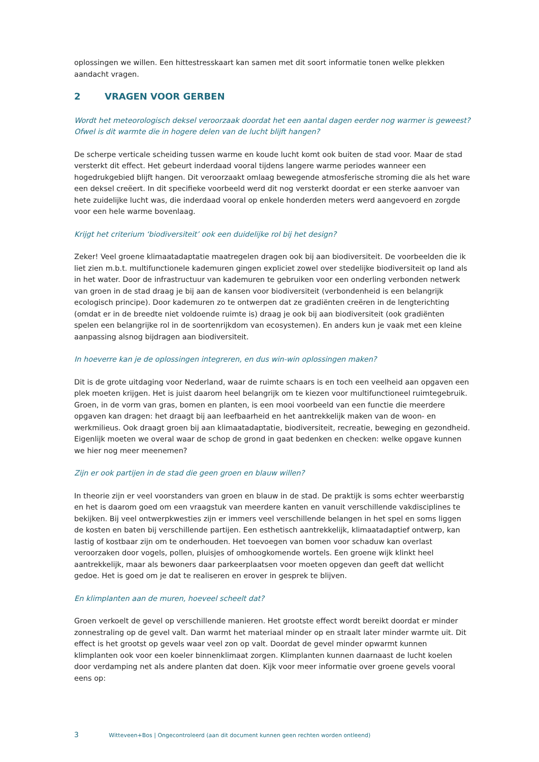oplossingen we willen. Een hittestresskaart kan samen met dit soort informatie tonen welke plekken aandacht vragen.
2 VRAGEN VOOR GERBEN
Wordt het meteorologisch deksel veroorzaak doordat het een aantal dagen eerder nog warmer is geweest? Ofwel is dit warmte die in hogere delen van de lucht blijft hangen?
De scherpe verticale scheiding tussen warme en koude lucht komt ook buiten de stad voor. Maar de stad versterkt dit effect. Het gebeurt inderdaad vooral tijdens langere warme periodes wanneer een hogedrukgebied blijft hangen. Dit veroorzaakt omlaag bewegende atmosferische stroming die als het ware een deksel creëert. In dit specifieke voorbeeld werd dit nog versterkt doordat er een sterke aanvoer van hete zuidelijke lucht was, die inderdaad vooral op enkele honderden meters werd aangevoerd en zorgde voor een hele warme bovenlaag.
Krijgt het criterium ‘biodiversiteit’ ook een duidelijke rol bij het design?
Zeker! Veel groene klimaatadaptatie maatregelen dragen ook bij aan biodiversiteit. De voorbeelden die ik liet zien m.b.t. multifunctionele kademuren gingen expliciet zowel over stedelijke biodiversiteit op land als in het water. Door de infrastructuur van kademuren te gebruiken voor een onderling verbonden netwerk van groen in de stad draag je bij aan de kansen voor biodiversiteit (verbondenheid is een belangrijk ecologisch principe). Door kademuren zo te ontwerpen dat ze gradiënten creëren in de lengterichting (omdat er in de breedte niet voldoende ruimte is) draag je ook bij aan biodiversiteit (ook gradiënten spelen een belangrijke rol in de soortenrijkdom van ecosystemen). En anders kun je vaak met een kleine aanpassing alsnog bijdragen aan biodiversiteit.
In hoeverre kan je de oplossingen integreren, en dus win-win oplossingen maken?
Dit is de grote uitdaging voor Nederland, waar de ruimte schaars is en toch een veelheid aan opgaven een plek moeten krijgen. Het is juist daarom heel belangrijk om te kiezen voor multifunctioneel ruimtegebruik. Groen, in de vorm van gras, bomen en planten, is een mooi voorbeeld van een functie die meerdere opgaven kan dragen: het draagt bij aan leefbaarheid en het aantrekkelijk maken van de woon- en werkmilieus. Ook draagt groen bij aan klimaatadaptatie, biodiversiteit, recreatie, beweging en gezondheid. Eigenlijk moeten we overal waar de schop de grond in gaat bedenken en checken: welke opgave kunnen we hier nog meer meenemen?
Zijn er ook partijen in de stad die geen groen en blauw willen?
In theorie zijn er veel voorstanders van groen en blauw in de stad. De praktijk is soms echter weerbarstig en het is daarom goed om een vraagstuk van meerdere kanten en vanuit verschillende vakdisciplines te bekijken. Bij veel ontwerpkwesties zijn er immers veel verschillende belangen in het spel en soms liggen de kosten en baten bij verschillende partijen. Een esthetisch aantrekkelijk, klimaatadaptief ontwerp, kan lastig of kostbaar zijn om te onderhouden. Het toevoegen van bomen voor schaduw kan overlast veroorzaken door vogels, pollen, pluisjes of omhoogkomende wortels. Een groene wijk klinkt heel aantrekkelijk, maar als bewoners daar parkeerplaatsen voor moeten opgeven dan geeft dat wellicht gedoe. Het is goed om je dat te realiseren en erover in gesprek te blijven.
En klimplanten aan de muren, hoeveel scheelt dat?
Groen verkoelt de gevel op verschillende manieren. Het grootste effect wordt bereikt doordat er minder zonnestraling op de gevel valt. Dan warmt het materiaal minder op en straalt later minder warmte uit. Dit effect is het grootst op gevels waar veel zon op valt. Doordat de gevel minder opwarmt kunnen klimplanten ook voor een koeler binnenklimaat zorgen. Klimplanten kunnen daarnaast de lucht koelen door verdamping net als andere planten dat doen. Kijk voor meer informatie over groene gevels vooral eens op:
3 Witteveen+Bos | Ongecontroleerd (aan dit document kunnen geen rechten worden ontleend)